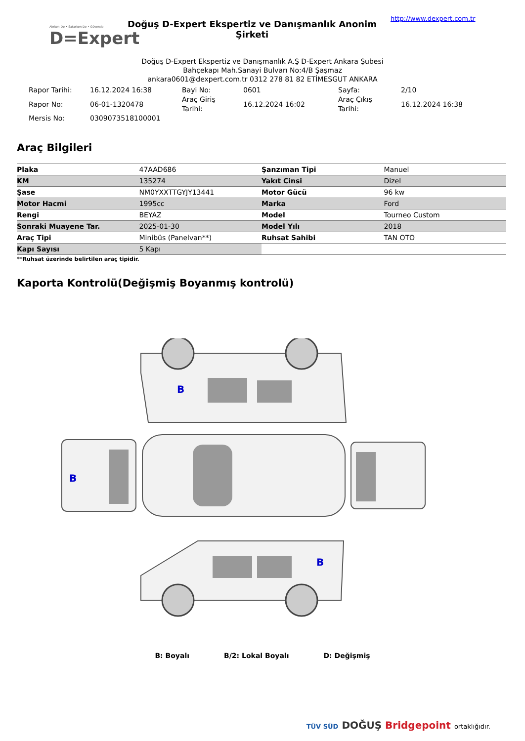Alırken De • Satarken De • Güvende
D=Expert
Doğuş D-Expert Ekspertiz ve Danışmanlık Anonim Şirketi
http://www.dexpert.com.tr
Doğuş D-Expert Ekspertiz ve Danışmanlık A.Ş D-Expert Ankara Şubesi
Bahçekapı Mah.Sanayi Bulvarı No:4/B Şaşmaz
ankara0601@dexpert.com.tr 0312 278 81 82 ETİMESGUT ANKARA
| Rapor Tarihi: | 16.12.2024 16:38 | Bayi No: | 0601 | Sayfa: | 2/10 |
| Rapor No: | 06-01-1320478 | Araç Giriş Tarihi: | 16.12.2024 16:02 | Araç Çıkış Tarihi: | 16.12.2024 16:38 |
| Mersis No: | 0309073518100001 | | | | |
Araç Bilgileri
| Plaka | 47AAD686 | Şanzıman Tipi | Manuel |
| KM | 135274 | Yakıt Cinsi | Dizel |
| Şase | NM0YXXTTGYJY13441 | Motor Gücü | 96 kw |
| Motor Hacmi | 1995cc | Marka | Ford |
| Rengi | BEYAZ | Model | Tourneo Custom |
| Sonraki Muayene Tar. | 2025-01-30 | Model Yılı | 2018 |
| Araç Tipi | Minibüs (Panelvan**) | Ruhsat Sahibi | TAN OTO |
| Kapı Sayısı | 5 Kapı | | |
**Ruhsat üzerinde belirtilen araç tipidir.
Kaporta Kontrolü(Değişmiş Boyanmış kontrolü)
B
B
B
B: Boyalı B/2: Lokal Boyalı D: Değişmiş
TÜV SÜD DOĞUŞ Bridgepoint ortaklığıdır.